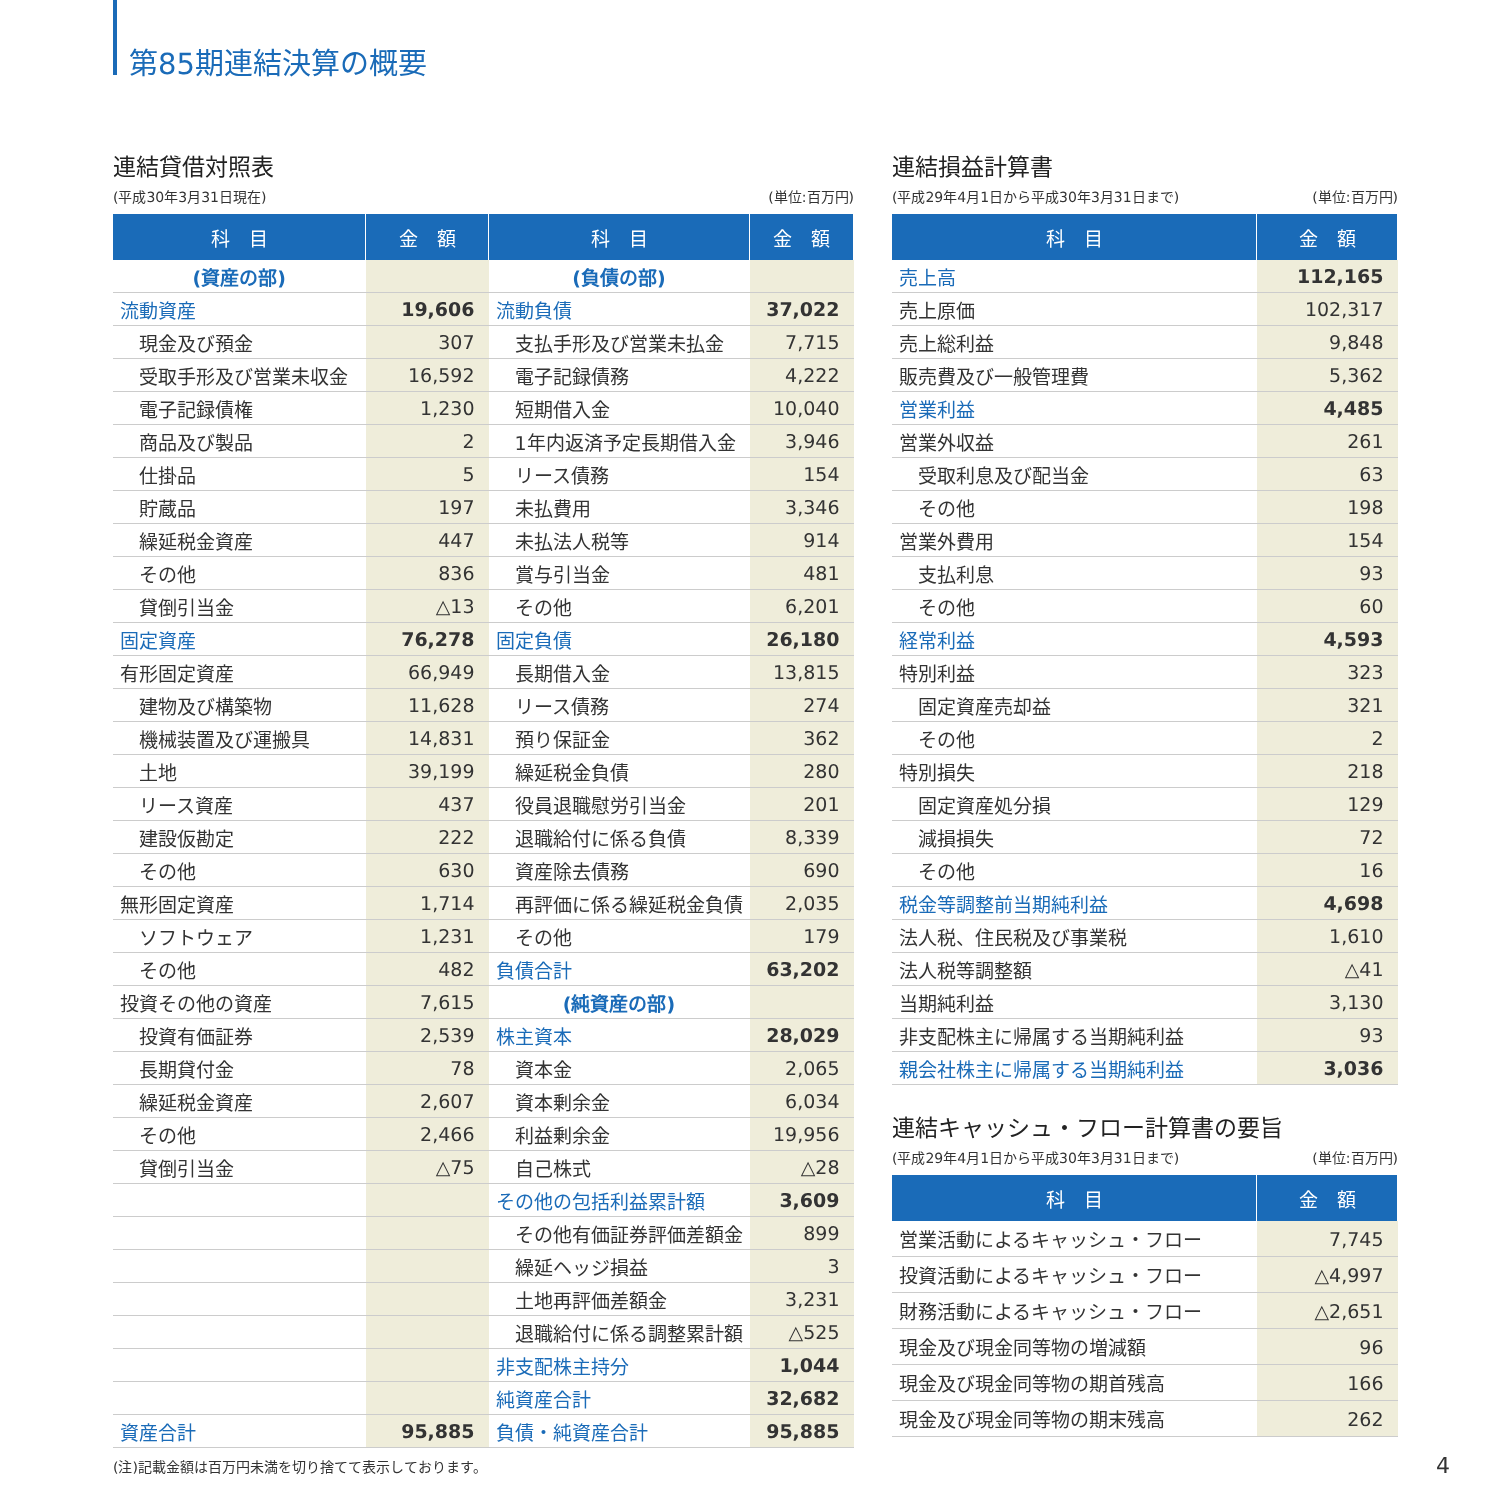第85期連結決算の概要
連結貸借対照表
(平成30年3月31日現在) (単位:百万円)
| 科 目 | 金 額 | 科 目 | 金 額 |
| --- | --- | --- | --- |
| (資産の部) | | (負債の部) | |
| 流動資産 | 19,606 | 流動負債 | 37,022 |
| 現金及び預金 | 307 | 支払手形及び営業未払金 | 7,715 |
| 受取手形及び営業未収金 | 16,592 | 電子記録債務 | 4,222 |
| 電子記録債権 | 1,230 | 短期借入金 | 10,040 |
| 商品及び製品 | 2 | 1年内返済予定長期借入金 | 3,946 |
| 仕掛品 | 5 | リース債務 | 154 |
| 貯蔵品 | 197 | 未払費用 | 3,346 |
| 繰延税金資産 | 447 | 未払法人税等 | 914 |
| その他 | 836 | 賞与引当金 | 481 |
| 貸倒引当金 | △13 | その他 | 6,201 |
| 固定資産 | 76,278 | 固定負債 | 26,180 |
| 有形固定資産 | 66,949 | 長期借入金 | 13,815 |
| 建物及び構築物 | 11,628 | リース債務 | 274 |
| 機械装置及び運搬具 | 14,831 | 預り保証金 | 362 |
| 土地 | 39,199 | 繰延税金負債 | 280 |
| リース資産 | 437 | 役員退職慰労引当金 | 201 |
| 建設仮勘定 | 222 | 退職給付に係る負債 | 8,339 |
| その他 | 630 | 資産除去債務 | 690 |
| 無形固定資産 | 1,714 | 再評価に係る繰延税金負債 | 2,035 |
| ソフトウェア | 1,231 | その他 | 179 |
| その他 | 482 | 負債合計 | 63,202 |
| 投資その他の資産 | 7,615 | (純資産の部) | |
| 投資有価証券 | 2,539 | 株主資本 | 28,029 |
| 長期貸付金 | 78 | 資本金 | 2,065 |
| 繰延税金資産 | 2,607 | 資本剰余金 | 6,034 |
| その他 | 2,466 | 利益剰余金 | 19,956 |
| 貸倒引当金 | △75 | 自己株式 | △28 |
| | | その他の包括利益累計額 | 3,609 |
| | | その他有価証券評価差額金 | 899 |
| | | 繰延ヘッジ損益 | 3 |
| | | 土地再評価差額金 | 3,231 |
| | | 退職給付に係る調整累計額 | △525 |
| | | 非支配株主持分 | 1,044 |
| | | 純資産合計 | 32,682 |
| 資産合計 | 95,885 | 負債・純資産合計 | 95,885 |
(注)記載金額は百万円未満を切り捨てて表示しております。
連結損益計算書
(平成29年4月1日から平成30年3月31日まで) (単位:百万円)
| 科 目 | 金 額 |
| --- | --- |
| 売上高 | 112,165 |
| 売上原価 | 102,317 |
| 売上総利益 | 9,848 |
| 販売費及び一般管理費 | 5,362 |
| 営業利益 | 4,485 |
| 営業外収益 | 261 |
| 受取利息及び配当金 | 63 |
| その他 | 198 |
| 営業外費用 | 154 |
| 支払利息 | 93 |
| その他 | 60 |
| 経常利益 | 4,593 |
| 特別利益 | 323 |
| 固定資産売却益 | 321 |
| その他 | 2 |
| 特別損失 | 218 |
| 固定資産処分損 | 129 |
| 減損損失 | 72 |
| その他 | 16 |
| 税金等調整前当期純利益 | 4,698 |
| 法人税、住民税及び事業税 | 1,610 |
| 法人税等調整額 | △41 |
| 当期純利益 | 3,130 |
| 非支配株主に帰属する当期純利益 | 93 |
| 親会社株主に帰属する当期純利益 | 3,036 |
連結キャッシュ・フロー計算書の要旨
(平成29年4月1日から平成30年3月31日まで) (単位:百万円)
| 科 目 | 金 額 |
| --- | --- |
| 営業活動によるキャッシュ・フロー | 7,745 |
| 投資活動によるキャッシュ・フロー | △4,997 |
| 財務活動によるキャッシュ・フロー | △2,651 |
| 現金及び現金同等物の増減額 | 96 |
| 現金及び現金同等物の期首残高 | 166 |
| 現金及び現金同等物の期末残高 | 262 |
4